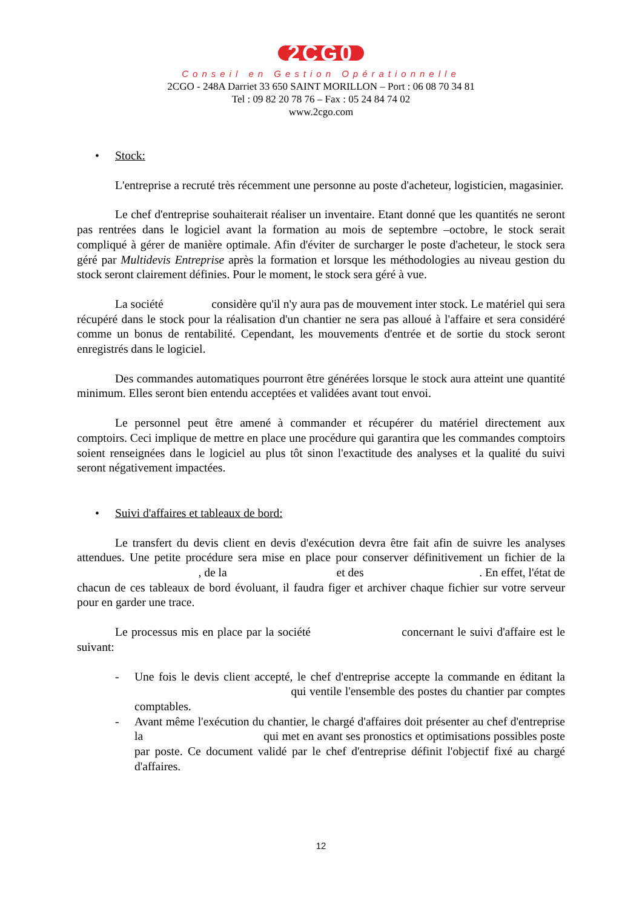2CG0
Conseil en Gestion Opérationnelle
2CGO - 248A Darriet 33 650 SAINT MORILLON – Port : 06 08 70 34 81
Tel : 09 82 20 78 76 – Fax : 05 24 84 74 02
www.2cgo.com
• Stock:
L'entreprise a recruté très récemment une personne au poste d'acheteur, logisticien, magasinier.
Le chef d'entreprise souhaiterait réaliser un inventaire. Etant donné que les quantités ne seront pas rentrées dans le logiciel avant la formation au mois de septembre –octobre, le stock serait compliqué à gérer de manière optimale. Afin d'éviter de surcharger le poste d'acheteur, le stock sera géré par Multidevis Entreprise après la formation et lorsque les méthodologies au niveau gestion du stock seront clairement définies. Pour le moment, le stock sera géré à vue.
La société considère qu'il n'y aura pas de mouvement inter stock. Le matériel qui sera récupéré dans le stock pour la réalisation d'un chantier ne sera pas alloué à l'affaire et sera considéré comme un bonus de rentabilité. Cependant, les mouvements d'entrée et de sortie du stock seront enregistrés dans le logiciel.
Des commandes automatiques pourront être générées lorsque le stock aura atteint une quantité minimum. Elles seront bien entendu acceptées et validées avant tout envoi.
Le personnel peut être amené à commander et récupérer du matériel directement aux comptoirs. Ceci implique de mettre en place une procédure qui garantira que les commandes comptoirs soient renseignées dans le logiciel au plus tôt sinon l'exactitude des analyses et la qualité du suivi seront négativement impactées.
• Suivi d'affaires et tableaux de bord:
Le transfert du devis client en devis d'exécution devra être fait afin de suivre les analyses attendues. Une petite procédure sera mise en place pour conserver définitivement un fichier de la , de la et des . En effet, l'état de chacun de ces tableaux de bord évoluant, il faudra figer et archiver chaque fichier sur votre serveur pour en garder une trace.
Le processus mis en place par la société concernant le suivi d'affaire est le suivant:
- Une fois le devis client accepté, le chef d'entreprise accepte la commande en éditant la qui ventile l'ensemble des postes du chantier par comptes comptables.
- Avant même l'exécution du chantier, le chargé d'affaires doit présenter au chef d'entreprise la qui met en avant ses pronostics et optimisations possibles poste par poste. Ce document validé par le chef d'entreprise définit l'objectif fixé au chargé d'affaires.
12